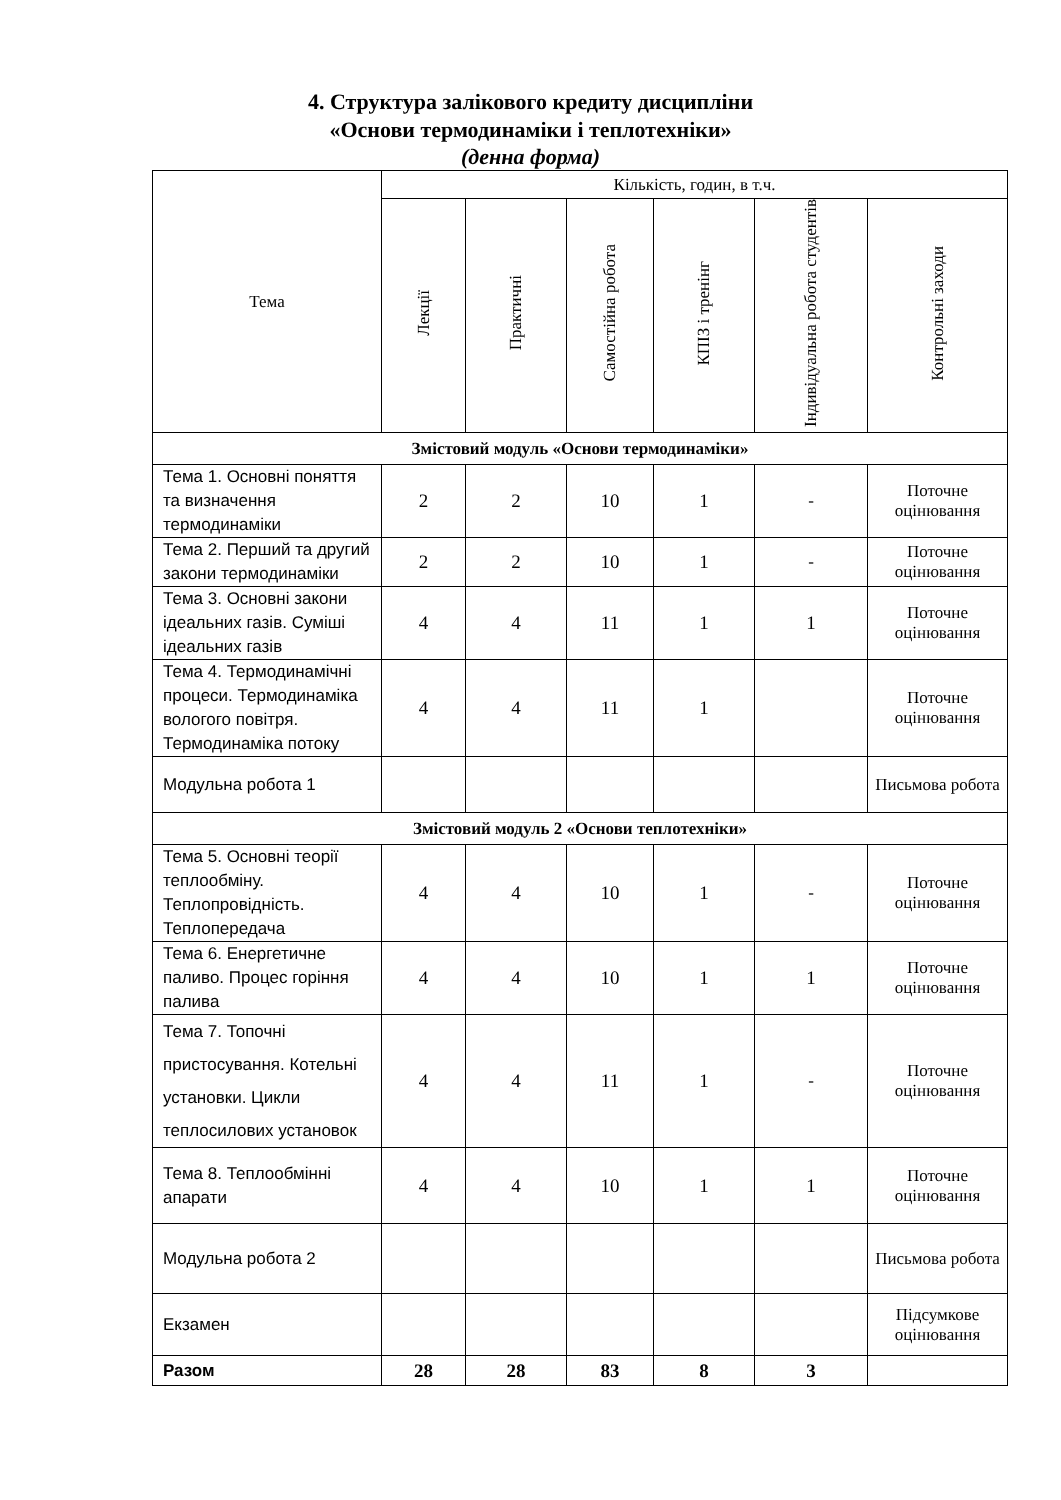4. Структура залікового кредиту дисципліни
«Основи термодинаміки і теплотехніки»
(денна форма)
| Тема | Кількість, годин, в т.ч. | | | | | |
| --- | --- | --- | --- | --- | --- | --- |
| | Лекції | Практичні | Самостійна робота | КПІЗ і тренінг | Індивідуальна робота студентів | Контрольні заходи |
| Змістовий модуль «Основи термодинаміки» | | | | | | |
| Тема 1. Основні поняття та визначення термодинаміки | 2 | 2 | 10 | 1 | - | Поточне оцінювання |
| Тема 2. Перший та другий закони термодинаміки | 2 | 2 | 10 | 1 | - | Поточне оцінювання |
| Тема 3. Основні закони ідеальних газів. Суміші ідеальних газів | 4 | 4 | 11 | 1 | 1 | Поточне оцінювання |
| Тема 4. Термодинамічні процеси. Термодинаміка вологого повітря. Термодинаміка потоку | 4 | 4 | 11 | 1 | | Поточне оцінювання |
| Модульна робота 1 | | | | | | Письмова робота |
| Змістовий модуль 2 «Основи теплотехніки» | | | | | | |
| Тема 5. Основні теорії теплообміну. Теплопровідність. Теплопередача | 4 | 4 | 10 | 1 | - | Поточне оцінювання |
| Тема 6. Енергетичне паливо. Процес горіння палива | 4 | 4 | 10 | 1 | 1 | Поточне оцінювання |
| Тема 7. Топочні пристосування. Котельні установки. Цикли теплосилових установок | 4 | 4 | 11 | 1 | - | Поточне оцінювання |
| Тема 8. Теплообмінні апарати | 4 | 4 | 10 | 1 | 1 | Поточне оцінювання |
| Модульна робота 2 | | | | | | Письмова робота |
| Екзамен | | | | | | Підсумкове оцінювання |
| Разом | 28 | 28 | 83 | 8 | 3 | |